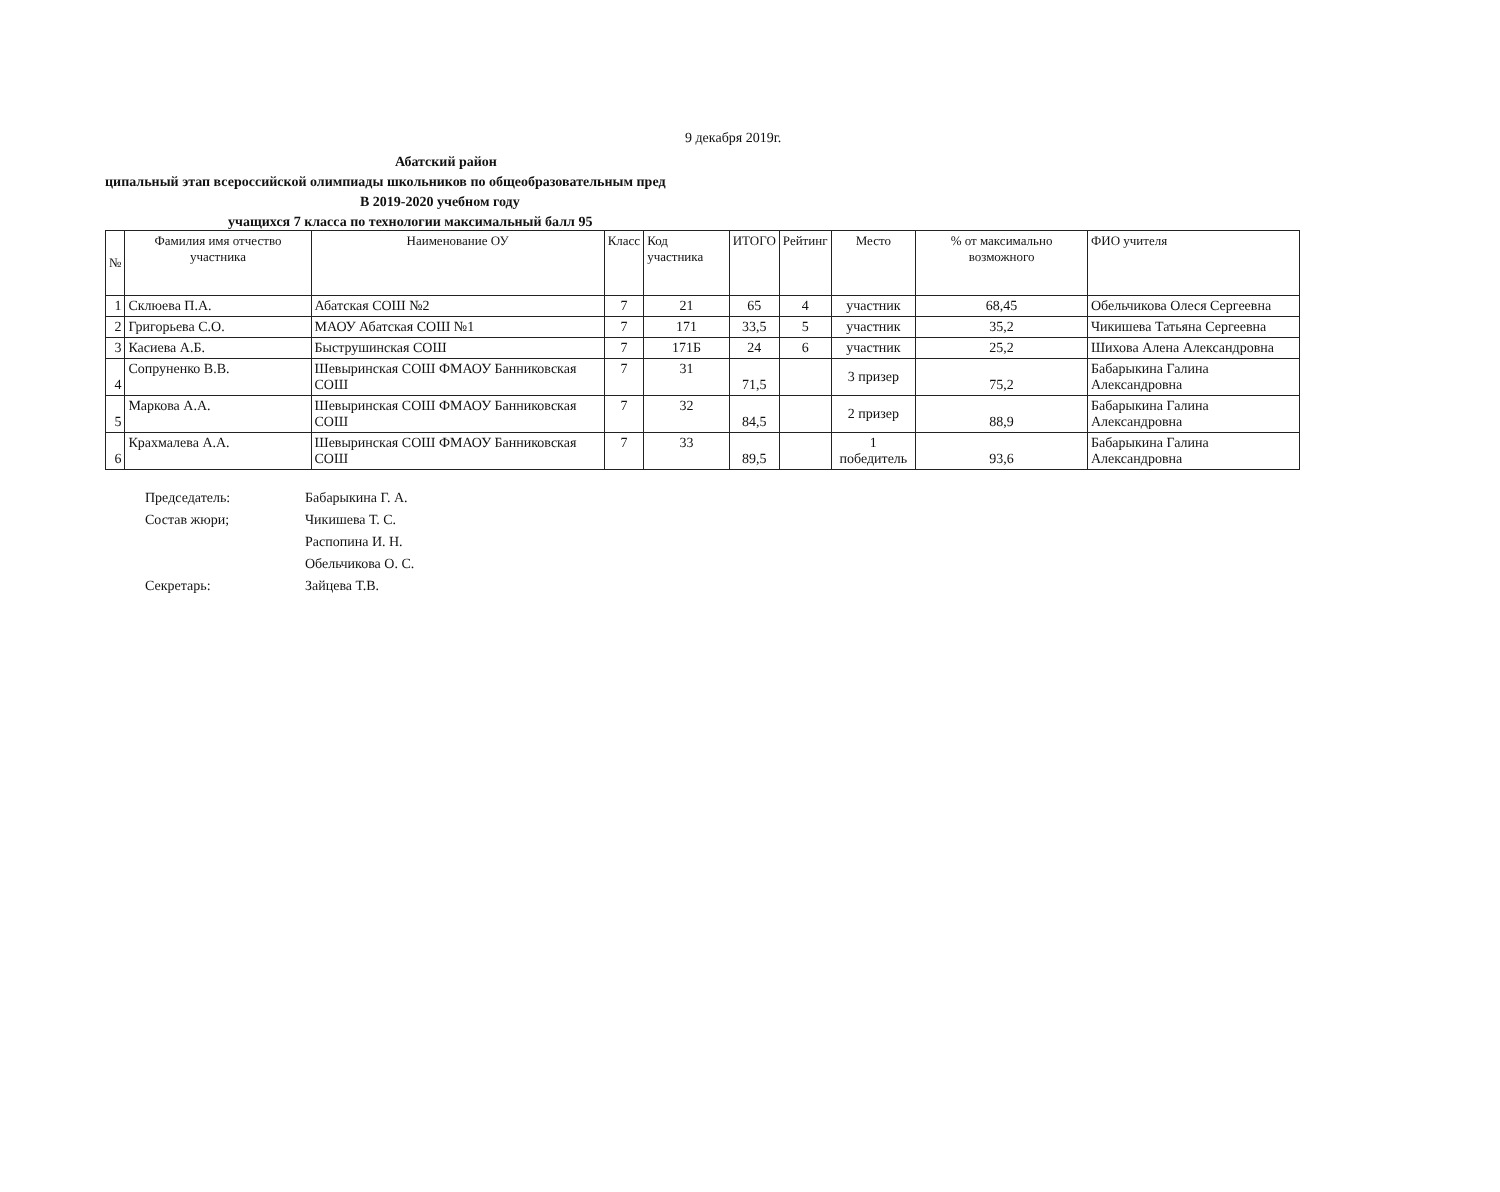9 декабря 2019г.
Абатский район
ципальный этап всероссийской олимпиады школьников по общеобразовательным пред
В 2019-2020 учебном году
учащихся 7 класса по технологии максимальный балл 95
| № | Фамилия имя отчество участника | Наименование ОУ | Класс | Код участника | ИТОГО | Рейтинг | Место | % от максимально возможного | ФИО учителя |
| --- | --- | --- | --- | --- | --- | --- | --- | --- | --- |
| 1 | Склюева П.А. | Абатская СОШ №2 | 7 | 21 | 65 | 4 | участник | 68,45 | Обельчикова Олеся Сергеевна |
| 2 | Григорьева С.О. | МАОУ Абатская СОШ №1 | 7 | 171 | 33,5 | 5 | участник | 35,2 | Чикишева Татьяна Сергеевна |
| 3 | Касиева А.Б. | Быструшинская СОШ | 7 | 171Б | 24 | 6 | участник | 25,2 | Шихова Алена Александровна |
| 4 | Сопруненко В.В. | Шевыринская СОШ ФМАОУ Банниковская СОШ | 7 | 31 | 71,5 | | 3 призер | 75,2 | Бабарыкина Галина Александровна |
| 5 | Маркова А.А. | Шевыринская СОШ ФМАОУ Банниковская СОШ | 7 | 32 | 84,5 | | 2 призер | 88,9 | Бабарыкина Галина Александровна |
| 6 | Крахмалева А.А. | Шевыринская СОШ ФМАОУ Банниковская СОШ | 7 | 33 | 89,5 | | 1 победитель | 93,6 | Бабарыкина Галина Александровна |
Председатель: Бабарыкина Г. А.
Состав жюри; Чикишева Т. С.
Распопина И. Н.
Обельчикова О. С.
Секретарь: Зайцева Т.В.